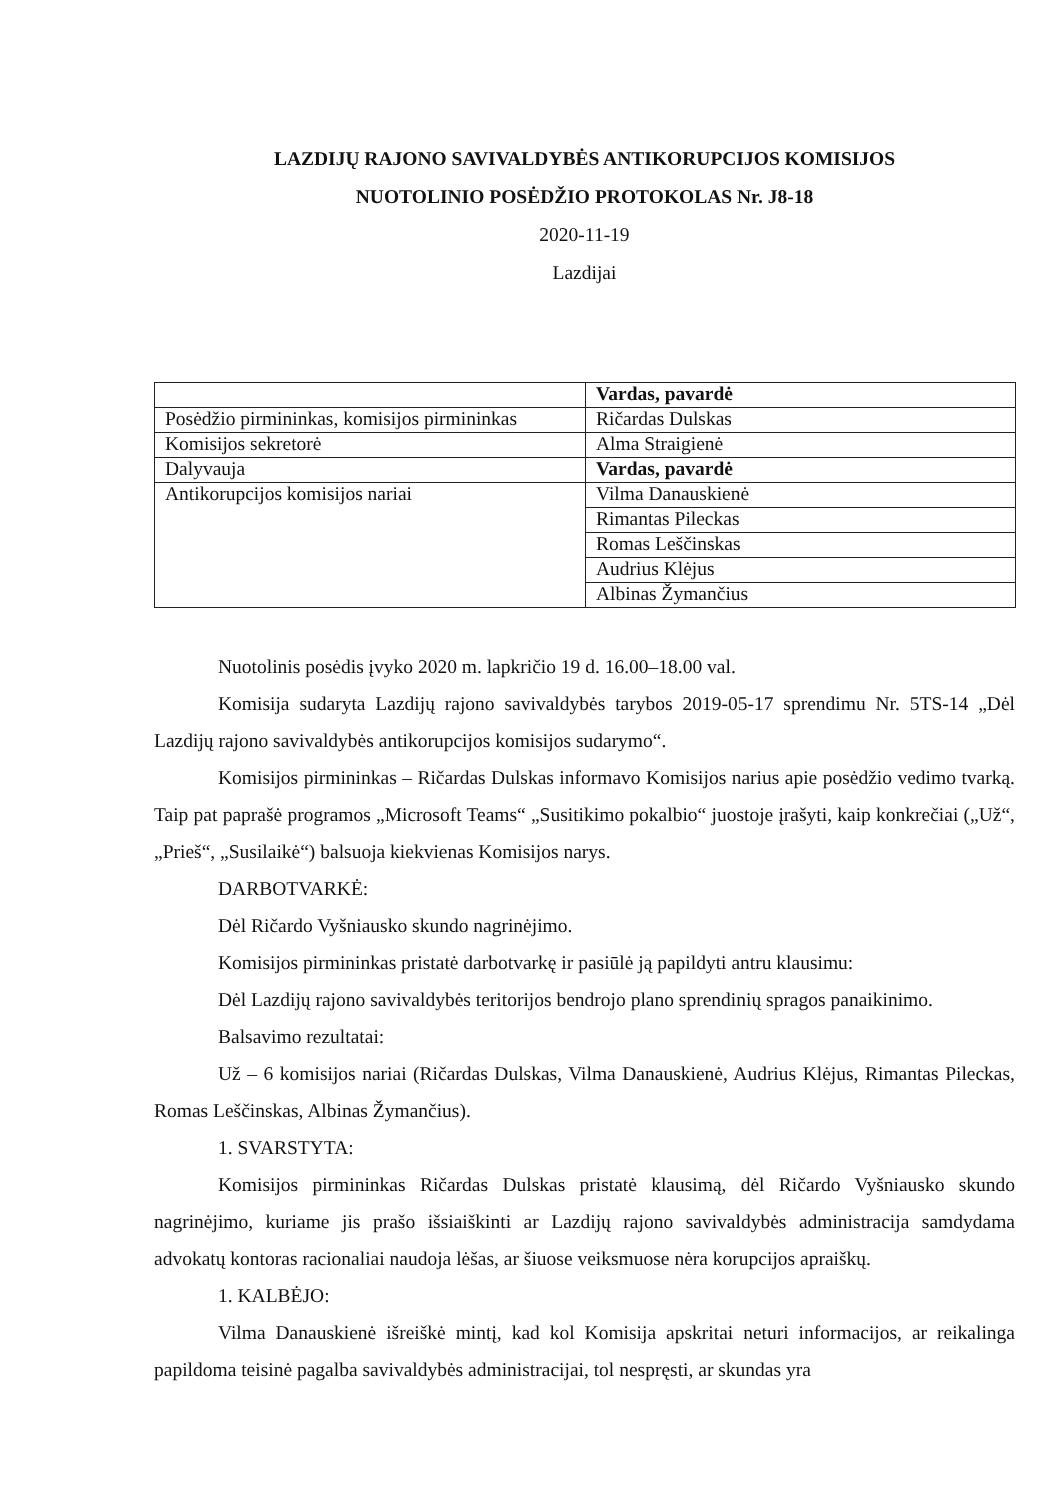LAZDIJŲ RAJONO SAVIVALDYBĖS ANTIKORUPCIJOS KOMISIJOS
NUOTOLINIO POSĖDŽIO PROTOKOLAS Nr. J8-18
2020-11-19
Lazdijai
| | Vardas, pavardė |
| Posėdžio pirmininkas, komisijos pirmininkas | Ričardas Dulskas |
| Komisijos sekretorė | Alma Straigienė |
| Dalyvauja | Vardas, pavardė |
| Antikorupcijos komisijos nariai | Vilma Danauskienė |
| | Rimantas Pileckas |
| | Romas Leščinskas |
| | Audrius Klėjus |
| | Albinas Žymančius |
Nuotolinis posėdis įvyko 2020 m. lapkričio 19 d. 16.00–18.00 val.
Komisija sudaryta Lazdijų rajono savivaldybės tarybos 2019-05-17 sprendimu Nr. 5TS-14 „Dėl Lazdijų rajono savivaldybės antikorupcijos komisijos sudarymo“.
Komisijos pirmininkas – Ričardas Dulskas informavo Komisijos narius apie posėdžio vedimo tvarką. Taip pat paprašė programos „Microsoft Teams“ „Susitikimo pokalbio“ juostoje įrašyti, kaip konkrečiai („Už“, „Prieš“, „Susilaikė“) balsuoja kiekvienas Komisijos narys.
DARBOTVARKĖ:
Dėl Ričardo Vyšniausko skundo nagrinėjimo.
Komisijos pirmininkas pristatė darbotvarkę ir pasiūlė ją papildyti antru klausimu:
Dėl Lazdijų rajono savivaldybės teritorijos bendrojo plano sprendinių spragos panaikinimo.
Balsavimo rezultatai:
Už – 6 komisijos nariai (Ričardas Dulskas, Vilma Danauskienė, Audrius Klėjus, Rimantas Pileckas, Romas Leščinskas, Albinas Žymančius).
1. SVARSTYTA:
Komisijos pirmininkas Ričardas Dulskas pristatė klausimą, dėl Ričardo Vyšniausko skundo nagrinėjimo, kuriame jis prašo išsiaiškinti ar Lazdijų rajono savivaldybės administracija samdydama advokatų kontoras racionaliai naudoja lėšas, ar šiuose veiksmuose nėra korupcijos apraiškų.
1. KALBĖJO:
Vilma Danauskienė išreiškė mintį, kad kol Komisija apskritai neturi informacijos, ar reikalinga papildoma teisinė pagalba savivaldybės administracijai, tol nespręsti, ar skundas yra